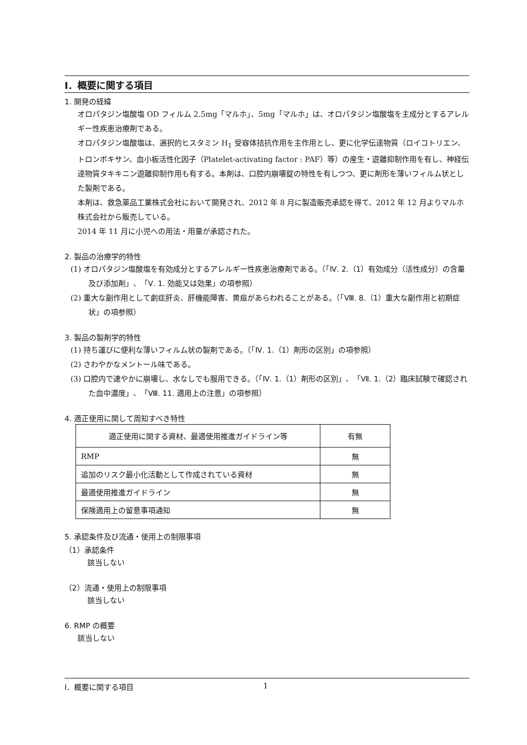Ⅰ．概要に関する項目
1. 開発の経緯
オロパタジン塩酸塩 OD フィルム 2.5mg「マルホ」、5mg「マルホ」は、オロパタジン塩酸塩を主成分とするアレルギー性疾患治療剤である。
オロパタジン塩酸塩は、選択的ヒスタミン H<sub>1</sub> 受容体拮抗作用を主作用とし、更に化学伝達物質（ロイコトリエン、トロンボキサン、血小板活性化因子（Platelet-activating factor : PAF）等）の産生・遊離抑制作用を有し、神経伝達物質タキキニン遊離抑制作用も有する。本剤は、口腔内崩壊錠の特性を有しつつ、更に剤形を薄いフィルム状とした製剤である。
本剤は、救急薬品工業株式会社において開発され、2012 年 8 月に製造販売承認を得て、2012 年 12 月よりマルホ株式会社から販売している。
2014 年 11 月に小児への用法・用量が承認された。
2. 製品の治療学的特性
(1) オロパタジン塩酸塩を有効成分とするアレルギー性疾患治療剤である。（「Ⅳ. 2.（1）有効成分（活性成分）の含量及び添加剤」、「Ⅴ. 1. 効能又は効果」の項参照）
(2) 重大な副作用として劇症肝炎、肝機能障害、黄疸があらわれることがある。（「Ⅷ. 8.（1）重大な副作用と初期症状」の項参照）
3. 製品の製剤学的特性
(1) 持ち運びに便利な薄いフィルム状の製剤である。（「Ⅳ. 1.（1）剤形の区別」の項参照）
(2) さわやかなメントール味である。
(3) 口腔内で速やかに崩壊し、水なしでも服用できる。（「Ⅳ. 1.（1）剤形の区別」、「Ⅶ. 1.（2）臨床試験で確認された血中濃度」、「Ⅷ. 11. 適用上の注意」の項参照）
4. 適正使用に関して周知すべき特性
| 適正使用に関する資材、最適使用推進ガイドライン等 | 有無 |
| RMP | 無 |
| 追加のリスク最小化活動として作成されている資材 | 無 |
| 最適使用推進ガイドライン | 無 |
| 保険適用上の留意事項通知 | 無 |
5. 承認条件及び流通・使用上の制限事項
（1）承認条件
該当しない
（2）流通・使用上の制限事項
該当しない
6. RMP の概要
該当しない
Ⅰ．概要に関する項目 1